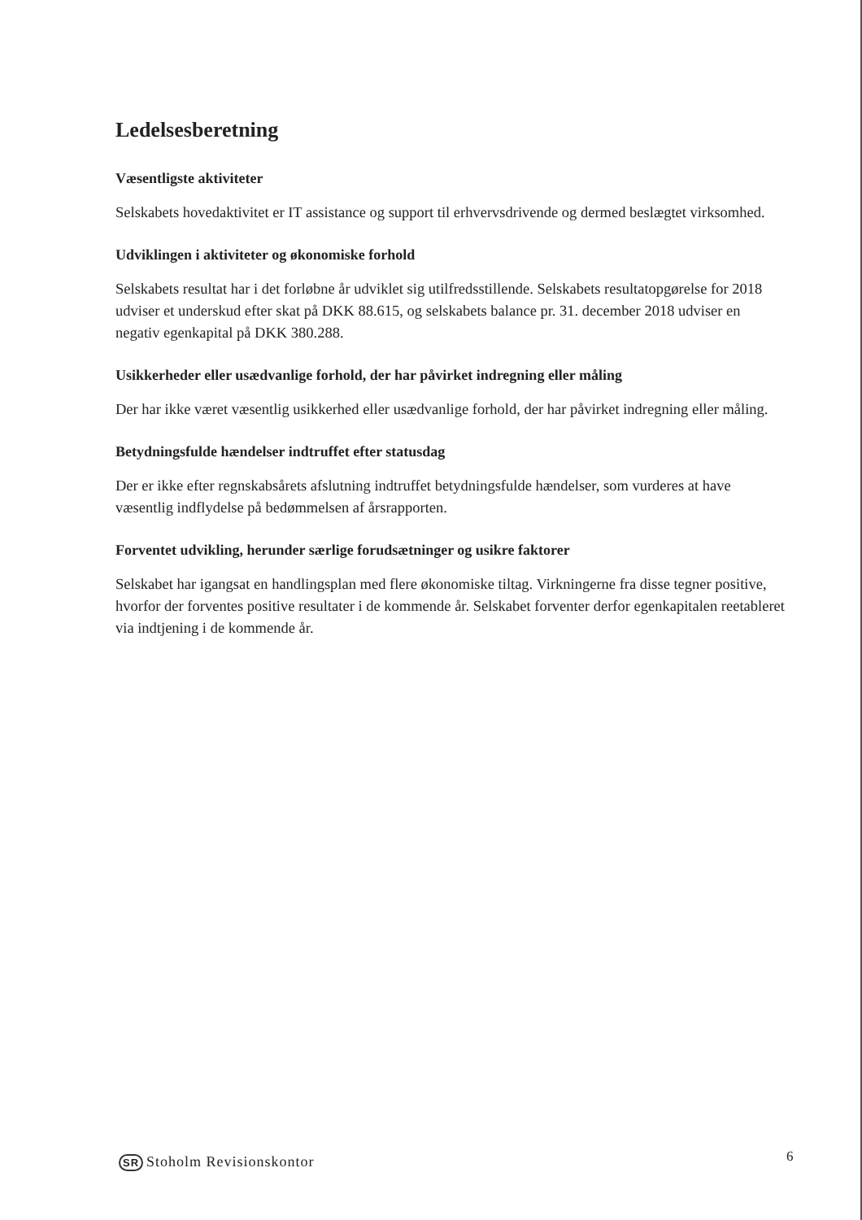Ledelsesberetning
Væsentligste aktiviteter
Selskabets hovedaktivitet er IT assistance og support til erhvervsdrivende og dermed beslægtet virksomhed.
Udviklingen i aktiviteter og økonomiske forhold
Selskabets resultat har i det forløbne år udviklet sig utilfredsstillende. Selskabets resultatopgørelse for 2018 udviser et underskud efter skat på DKK 88.615, og selskabets balance pr. 31. december 2018 udviser en negativ egenkapital på DKK 380.288.
Usikkerheder eller usædvanlige forhold, der har påvirket indregning eller måling
Der har ikke været væsentlig usikkerhed eller usædvanlige forhold, der har påvirket indregning eller måling.
Betydningsfulde hændelser indtruffet efter statusdag
Der er ikke efter regnskabsårets afslutning indtruffet betydningsfulde hændelser, som vurderes at have væsentlig indflydelse på bedømmelsen af årsrapporten.
Forventet udvikling, herunder særlige forudsætninger og usikre faktorer
Selskabet har igangsat en handlingsplan med flere økonomiske tiltag. Virkningerne fra disse tegner positive, hvorfor der forventes positive resultater i de kommende år. Selskabet forventer derfor egenkapitalen reetableret via indtjening i de kommende år.
6
SR Stoholm Revisionskontor